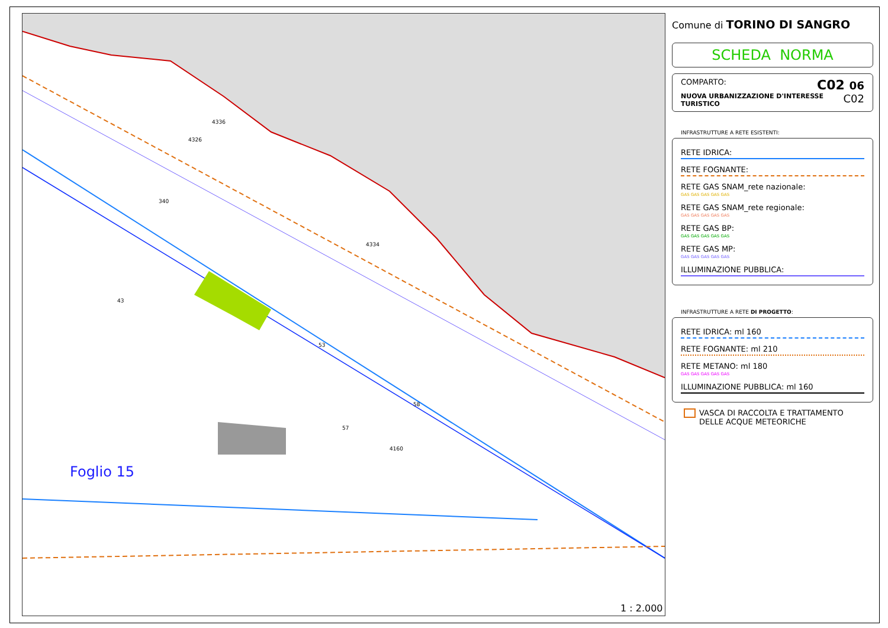4336
4326
340
4334
43
53
58
57
4160
Foglio 15
1 : 2.000
Comune di TORINO DI SANGRO
SCHEDA NORMA
COMPARTO: C02 06
NUOVA URBANIZZAZIONE D'INTERESSE TURISTICO C02
INFRASTRUTTURE A RETE ESISTENTI:
RETE IDRICA:
RETE FOGNANTE:
RETE GAS SNAM_rete nazionale:
GAS GAS GAS GAS GAS
RETE GAS SNAM_rete regionale:
GAS GAS GAS GAS GAS
RETE GAS BP:
GAS GAS GAS GAS GAS
RETE GAS MP:
GAS GAS GAS GAS GAS
ILLUMINAZIONE PUBBLICA:
INFRASTRUTTURE A RETE DI PROGETTO:
RETE IDRICA: ml 160
RETE FOGNANTE: ml 210
RETE METANO: ml 180
GAS GAS GAS GAS GAS
ILLUMINAZIONE PUBBLICA: ml 160
VASCA DI RACCOLTA E TRATTAMENTO
DELLE ACQUE METEORICHE